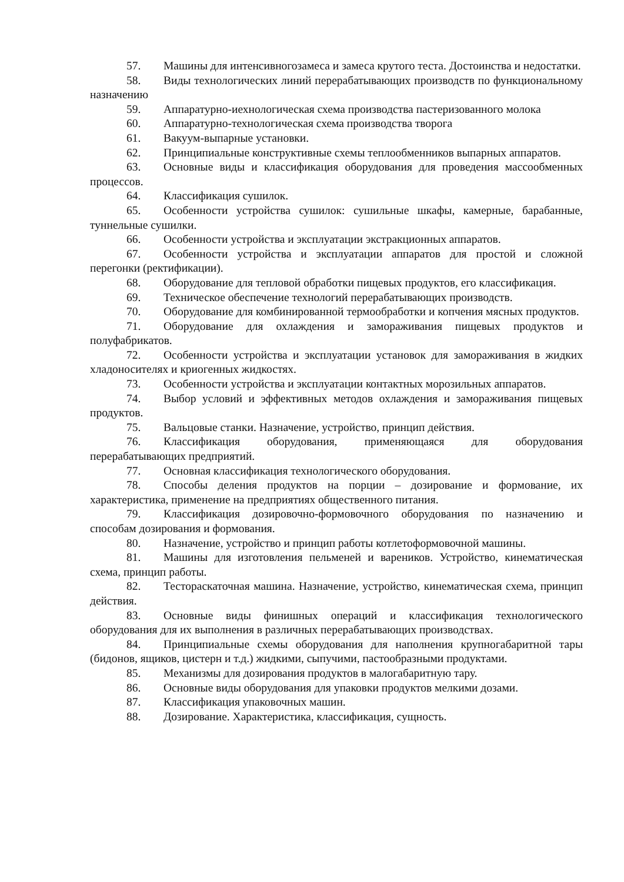57. Машины для интенсивногозамеса и замеса крутого теста. Достоинства и недостатки.
58. Виды технологических линий перерабатывающих производств по функциональному назначению
59. Аппаратурно-иехнологическая схема производства пастеризованного молока
60. Аппаратурно-технологическая схема производства творога
61. Вакуум-выпарные установки.
62. Принципиальные конструктивные схемы теплообменников выпарных аппаратов.
63. Основные виды и классификация оборудования для проведения массообменных процессов.
64. Классификация сушилок.
65. Особенности устройства сушилок: сушильные шкафы, камерные, барабанные, туннельные сушилки.
66. Особенности устройства и эксплуатации экстракционных аппаратов.
67. Особенности устройства и эксплуатации аппаратов для простой и сложной перегонки (ректификации).
68. Оборудование для тепловой обработки пищевых продуктов, его классификация.
69. Техническое обеспечение технологий перерабатывающих производств.
70. Оборудование для комбинированной термообработки и копчения мясных продуктов.
71. Оборудование для охлаждения и замораживания пищевых продуктов и полуфабрикатов.
72. Особенности устройства и эксплуатации установок для замораживания в жидких хладоносителях и криогенных жидкостях.
73. Особенности устройства и эксплуатации контактных морозильных аппаратов.
74. Выбор условий и эффективных методов охлаждения и замораживания пищевых продуктов.
75. Вальцовые станки. Назначение, устройство, принцип действия.
76. Классификация оборудования, применяющаяся для оборудования перерабатывающих предприятий.
77. Основная классификация технологического оборудования.
78. Способы деления продуктов на порции – дозирование и формование, их характеристика, применение на предприятиях общественного питания.
79. Классификация дозировочно-формовочного оборудования по назначению и способам дозирования и формования.
80. Назначение, устройство и принцип работы котлетоформовочной машины.
81. Машины для изготовления пельменей и вареников. Устройство, кинематическая схема, принцип работы.
82. Тестораскаточная машина. Назначение, устройство, кинематическая схема, принцип действия.
83. Основные виды финишных операций и классификация технологического оборудования для их выполнения в различных перерабатывающих производствах.
84. Принципиальные схемы оборудования для наполнения крупногабаритной тары (бидонов, ящиков, цистерн и т.д.) жидкими, сыпучими, пастообразными продуктами.
85. Механизмы для дозирования продуктов в малогабаритную тару.
86. Основные виды оборудования для упаковки продуктов мелкими дозами.
87. Классификация упаковочных машин.
88. Дозирование. Характеристика, классификация, сущность.